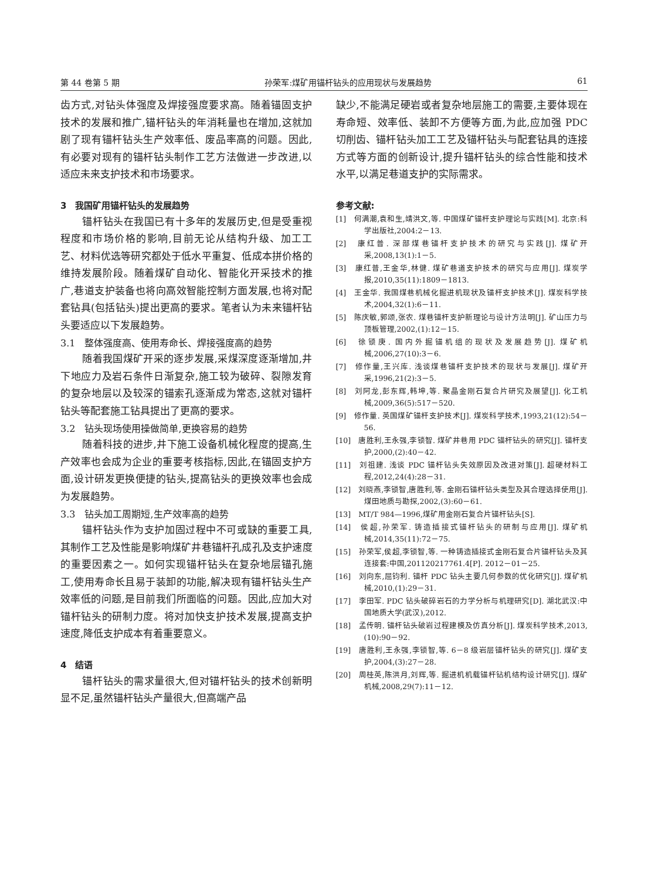第 44 卷第 5 期 孙荣军:煤矿用锚杆钻头的应用现状与发展趋势 61
齿方式,对钻头体强度及焊接强度要求高。随着锚固支护技术的发展和推广,锚杆钻头的年消耗量也在增加,这就加剧了现有锚杆钻头生产效率低、废品率高的问题。因此,有必要对现有的锚杆钻头制作工艺方法做进一步改进,以适应未来支护技术和市场要求。
3　我国矿用锚杆钻头的发展趋势
锚杆钻头在我国已有十多年的发展历史,但是受重视程度和市场价格的影响,目前无论从结构升级、加工工艺、材料优选等研究都处于低水平重复、低成本拼价格的维持发展阶段。随着煤矿自动化、智能化开采技术的推广,巷道支护装备也将向高效智能控制方面发展,也将对配套钻具(包括钻头)提出更高的要求。笔者认为未来锚杆钻头要适应以下发展趋势。
3.1　整体强度高、使用寿命长、焊接强度高的趋势
随着我国煤矿开采的逐步发展,采煤深度逐渐增加,井下地应力及岩石条件日渐复杂,施工较为破碎、裂隙发育的复杂地层以及较深的锚索孔逐渐成为常态,这就对锚杆钻头等配套施工钻具提出了更高的要求。
3.2　钻头现场使用操做简单,更换容易的趋势
随着科技的进步,井下施工设备机械化程度的提高,生产效率也会成为企业的重要考核指标,因此,在锚固支护方面,设计研发更换便捷的钻头,提高钻头的更换效率也会成为发展趋势。
3.3　钻头加工周期短,生产效率高的趋势
锚杆钻头作为支护加固过程中不可或缺的重要工具,其制作工艺及性能是影响煤矿井巷锚杆孔成孔及支护速度的重要因素之一。如何实现锚杆钻头在复杂地层锚孔施工,使用寿命长且易于装卸的功能,解决现有锚杆钻头生产效率低的问题,是目前我们所面临的问题。因此,应加大对锚杆钻头的研制力度。将对加快支护技术发展,提高支护速度,降低支护成本有着重要意义。
4　结语
锚杆钻头的需求量很大,但对锚杆钻头的技术创新明显不足,虽然锚杆钻头产量很大,但高端产品
缺少,不能满足硬岩或者复杂地层施工的需要,主要体现在寿命短、效率低、装卸不方便等方面,为此,应加强 PDC 切削齿、锚杆钻头加工工艺及锚杆钻头与配套钻具的连接方式等方面的创新设计,提升锚杆钻头的综合性能和技术水平,以满足巷道支护的实际需求。
参考文献:
[1]　何满潮,袁和生,靖洪文,等. 中国煤矿锚杆支护理论与实践[M]. 北京:科学出版社,2004:2－13.
[2]　康红普. 深部煤巷锚杆支护技术的研究与实践[J]. 煤矿开采,2008,13(1):1－5.
[3]　康红普,王金华,林健. 煤矿巷道支护技术的研究与应用[J]. 煤炭学报,2010,35(11):1809－1813.
[4]　王金华. 我国煤巷机械化掘进机现状及锚杆支护技术[J]. 煤炭科学技术,2004,32(1):6－11.
[5]　陈庆敏,郭颂,张农. 煤巷锚杆支护新理论与设计方法明[J]. 矿山压力与顶板管理,2002,(1):12－15.
[6]　徐锁庚. 国内外掘锚机组的现状及发展趋势[J]. 煤矿机械,2006,27(10):3－6.
[7]　修作量,王兴库. 浅谈煤巷锚杆支护技术的现状与发展[J]. 煤矿开采,1996,21(2):3－5.
[8]　刘阿龙,彭东辉,韩坤,等. 聚晶金刚石复合片研究及展望[J]. 化工机械,2009,36(5):517－520.
[9]　修作量. 英国煤矿锚杆支护技术[J]. 煤炭科学技术,1993,21(12):54－56.
[10]　唐胜利,王永强,李锁智. 煤矿井巷用 PDC 锚杆钻头的研究[J]. 锚杆支护,2000,(2):40－42.
[11]　刘祖建. 浅谈 PDC 锚杆钻头失效原因及改进对策[J]. 超硬材料工程,2012,24(4):28－31.
[12]　刘晓燕,李锁智,唐胜利,等. 金刚石锚杆钻头类型及其合理选择使用[J]. 煤田地质与勘探,2002,(3):60－61.
[13]　MT/T 984—1996,煤矿用金刚石复合片锚杆钻头[S].
[14]　侯超,孙荣军. 铸造插接式锚杆钻头的研制与应用[J]. 煤矿机械,2014,35(11):72－75.
[15]　孙荣军,侯超,李锁智,等. 一种铸造插接式金刚石复合片锚杆钻头及其连接套:中国,201120217761.4[P]. 2012－01－25.
[16]　刘向东,屈钧利. 锚杆 PDC 钻头主要几何参数的优化研究[J]. 煤矿机械,2010,(1):29－31.
[17]　李田军. PDC 钻头破碎岩石的力学分析与机理研究[D]. 湖北武汉:中国地质大学(武汉),2012.
[18]　孟传明. 锚杆钻头破岩过程建模及仿真分析[J]. 煤炭科学技术,2013,(10):90－92.
[19]　唐胜利,王永强,李锁智,等. 6－8 级岩层锚杆钻头的研究[J]. 煤矿支护,2004,(3):27－28.
[20]　周桂英,陈洪月,刘辉,等. 掘进机机载锚杆钻机结构设计研究[J]. 煤矿机械,2008,29(7):11－12.